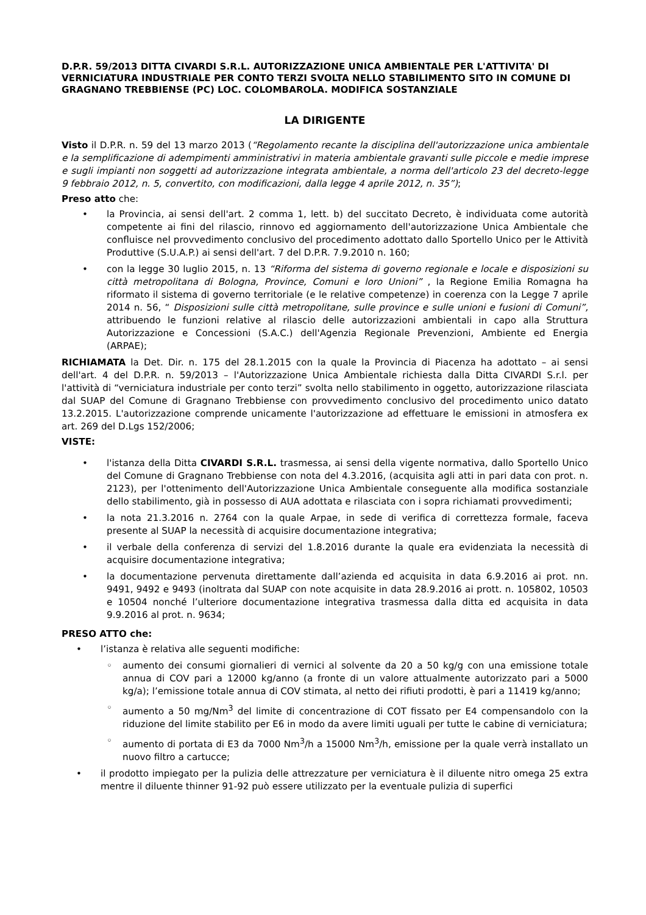D.P.R. 59/2013 DITTA CIVARDI S.R.L. AUTORIZZAZIONE UNICA AMBIENTALE PER L'ATTIVITA' DI VERNICIATURA INDUSTRIALE PER CONTO TERZI SVOLTA NELLO STABILIMENTO SITO IN COMUNE DI GRAGNANO TREBBIENSE (PC) LOC. COLOMBAROLA. MODIFICA SOSTANZIALE
LA DIRIGENTE
Visto il D.P.R. n. 59 del 13 marzo 2013 (“Regolamento recante la disciplina dell'autorizzazione unica ambientale e la semplificazione di adempimenti amministrativi in materia ambientale gravanti sulle piccole e medie imprese e sugli impianti non soggetti ad autorizzazione integrata ambientale, a norma dell'articolo 23 del decreto-legge 9 febbraio 2012, n. 5, convertito, con modificazioni, dalla legge 4 aprile 2012, n. 35”);
Preso atto che:
la Provincia, ai sensi dell'art. 2 comma 1, lett. b) del succitato Decreto, è individuata come autorità competente ai fini del rilascio, rinnovo ed aggiornamento dell'autorizzazione Unica Ambientale che confluisce nel provvedimento conclusivo del procedimento adottato dallo Sportello Unico per le Attività Produttive (S.U.A.P.) ai sensi dell'art. 7 del D.P.R. 7.9.2010 n. 160;
con la legge 30 luglio 2015, n. 13 “Riforma del sistema di governo regionale e locale e disposizioni su città metropolitana di Bologna, Province, Comuni e loro Unioni” , la Regione Emilia Romagna ha riformato il sistema di governo territoriale (e le relative competenze) in coerenza con la Legge 7 aprile 2014 n. 56, “ Disposizioni sulle città metropolitane, sulle province e sulle unioni e fusioni di Comuni”, attribuendo le funzioni relative al rilascio delle autorizzazioni ambientali in capo alla Struttura Autorizzazione e Concessioni (S.A.C.) dell'Agenzia Regionale Prevenzioni, Ambiente ed Energia (ARPAE);
RICHIAMATA la Det. Dir. n. 175 del 28.1.2015 con la quale la Provincia di Piacenza ha adottato – ai sensi dell'art. 4 del D.P.R. n. 59/2013 – l'Autorizzazione Unica Ambientale richiesta dalla Ditta CIVARDI S.r.l. per l'attività di “verniciatura industriale per conto terzi” svolta nello stabilimento in oggetto, autorizzazione rilasciata dal SUAP del Comune di Gragnano Trebbiense con provvedimento conclusivo del procedimento unico datato 13.2.2015. L'autorizzazione comprende unicamente l'autorizzazione ad effettuare le emissioni in atmosfera ex art. 269 del D.Lgs 152/2006;
VISTE:
l'istanza della Ditta CIVARDI S.R.L. trasmessa, ai sensi della vigente normativa, dallo Sportello Unico del Comune di Gragnano Trebbiense con nota del 4.3.2016, (acquisita agli atti in pari data con prot. n. 2123), per l'ottenimento dell'Autorizzazione Unica Ambientale conseguente alla modifica sostanziale dello stabilimento, già in possesso di AUA adottata e rilasciata con i sopra richiamati provvedimenti;
la nota 21.3.2016 n. 2764 con la quale Arpae, in sede di verifica di correttezza formale, faceva presente al SUAP la necessità di acquisire documentazione integrativa;
il verbale della conferenza di servizi del 1.8.2016 durante la quale era evidenziata la necessità di acquisire documentazione integrativa;
la documentazione pervenuta direttamente dall’azienda ed acquisita in data 6.9.2016 ai prot. nn. 9491, 9492 e 9493 (inoltrata dal SUAP con note acquisite in data 28.9.2016 ai prott. n. 105802, 10503 e 10504 nonché l’ulteriore documentazione integrativa trasmessa dalla ditta ed acquisita in data 9.9.2016 al prot. n. 9634;
PRESO ATTO che:
l’istanza è relativa alle seguenti modifiche:
aumento dei consumi giornalieri di vernici al solvente da 20 a 50 kg/g con una emissione totale annua di COV pari a 12000 kg/anno (a fronte di un valore attualmente autorizzato pari a 5000 kg/a); l’emissione totale annua di COV stimata, al netto dei rifiuti prodotti, è pari a 11419 kg/anno;
aumento a 50 mg/Nm<sup>3</sup> del limite di concentrazione di COT fissato per E4 compensandolo con la riduzione del limite stabilito per E6 in modo da avere limiti uguali per tutte le cabine di verniciatura;
aumento di portata di E3 da 7000 Nm<sup>3</sup>/h a 15000 Nm<sup>3</sup>/h, emissione per la quale verrà installato un nuovo filtro a cartucce;
il prodotto impiegato per la pulizia delle attrezzature per verniciatura è il diluente nitro omega 25 extra mentre il diluente thinner 91-92 può essere utilizzato per la eventuale pulizia di superfici